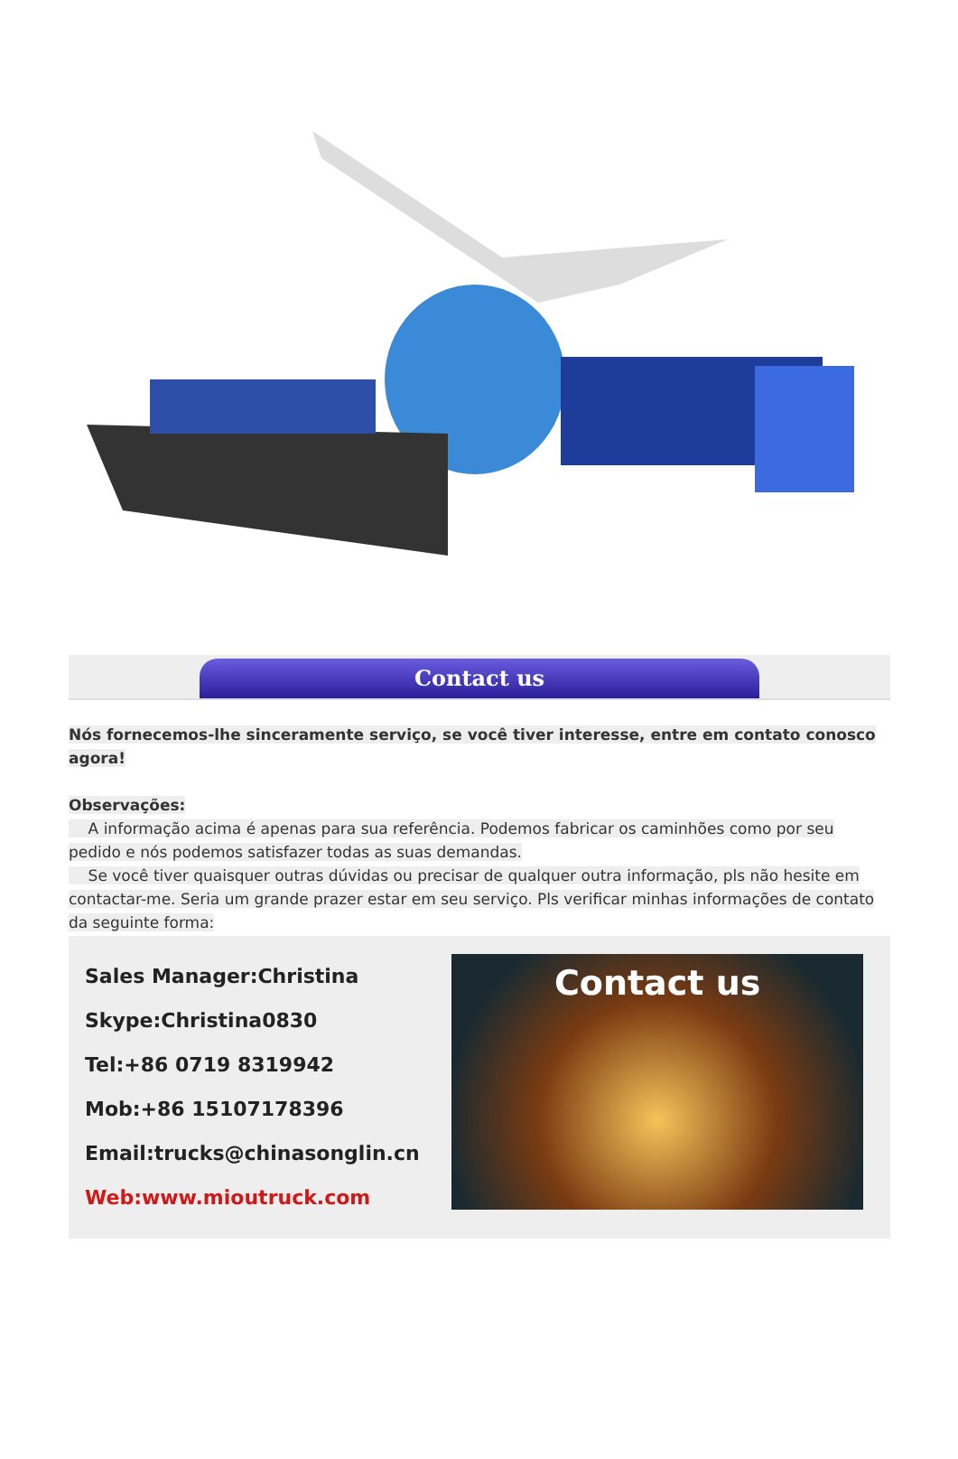Contact us
Nós fornecemos-lhe sinceramente serviço, se você tiver interesse, entre em contato conosco agora!
Observações:
A informação acima é apenas para sua referência. Podemos fabricar os caminhões como por seu pedido e nós podemos satisfazer todas as suas demandas.
Se você tiver quaisquer outras dúvidas ou precisar de qualquer outra informação, pls não hesite em contactar-me. Seria um grande prazer estar em seu serviço. Pls verificar minhas informações de contato da seguinte forma:
Sales Manager:Christina
Skype:Christina0830
Tel:+86 0719 8319942
Mob:+86 15107178396
Email:trucks@chinasonglin.cn
Web:www.mioutruck.com
Contact us